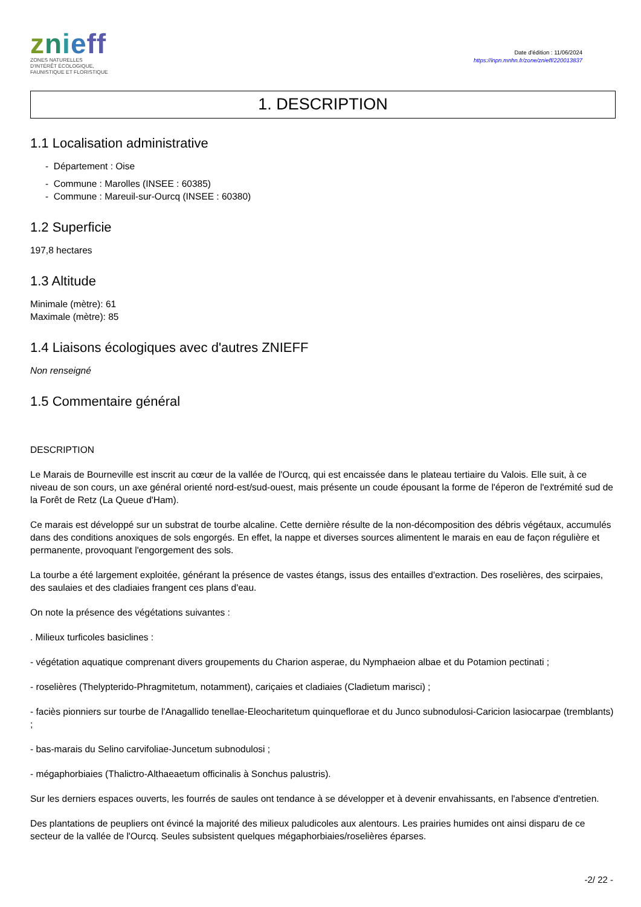znieff
ZONES NATURELLES
D'INTÉRÊT ÉCOLOGIQUE,
FAUNISTIQUE ET FLORISTIQUE
Date d'édition : 11/06/2024
https://inpn.mnhn.fr/zone/znieff/220013837
1. DESCRIPTION
1.1 Localisation administrative
- Département : Oise
- Commune : Marolles (INSEE : 60385)
- Commune : Mareuil-sur-Ourcq (INSEE : 60380)
1.2 Superficie
197,8 hectares
1.3 Altitude
Minimale (mètre): 61
Maximale (mètre): 85
1.4 Liaisons écologiques avec d'autres ZNIEFF
Non renseigné
1.5 Commentaire général
DESCRIPTION
Le Marais de Bourneville est inscrit au cœur de la vallée de l'Ourcq, qui est encaissée dans le plateau tertiaire du Valois. Elle suit, à ce niveau de son cours, un axe général orienté nord-est/sud-ouest, mais présente un coude épousant la forme de l'éperon de l'extrémité sud de la Forêt de Retz (La Queue d'Ham).
Ce marais est développé sur un substrat de tourbe alcaline. Cette dernière résulte de la non-décomposition des débris végétaux, accumulés dans des conditions anoxiques de sols engorgés. En effet, la nappe et diverses sources alimentent le marais en eau de façon régulière et permanente, provoquant l'engorgement des sols.
La tourbe a été largement exploitée, générant la présence de vastes étangs, issus des entailles d'extraction. Des roselières, des scirpaies, des saulaies et des cladiaies frangent ces plans d'eau.
On note la présence des végétations suivantes :
. Milieux turficoles basiclines :
- végétation aquatique comprenant divers groupements du Charion asperae, du Nymphaeion albae et du Potamion pectinati ;
- roselières (Thelypterido-Phragmitetum, notamment), cariçaies et cladiaies (Cladietum marisci) ;
- faciès pionniers sur tourbe de l'Anagallido tenellae-Eleocharitetum quinqueflorae et du Junco subnodulosi-Caricion lasiocarpae (tremblants) ;
- bas-marais du Selino carvifoliae-Juncetum subnodulosi ;
- mégaphorbiaies (Thalictro-Althaeaetum officinalis à Sonchus palustris).
Sur les derniers espaces ouverts, les fourrés de saules ont tendance à se développer et à devenir envahissants, en l'absence d'entretien.
Des plantations de peupliers ont évincé la majorité des milieux paludicoles aux alentours. Les prairies humides ont ainsi disparu de ce secteur de la vallée de l'Ourcq. Seules subsistent quelques mégaphorbiaies/roselières éparses.
-2/ 22 -